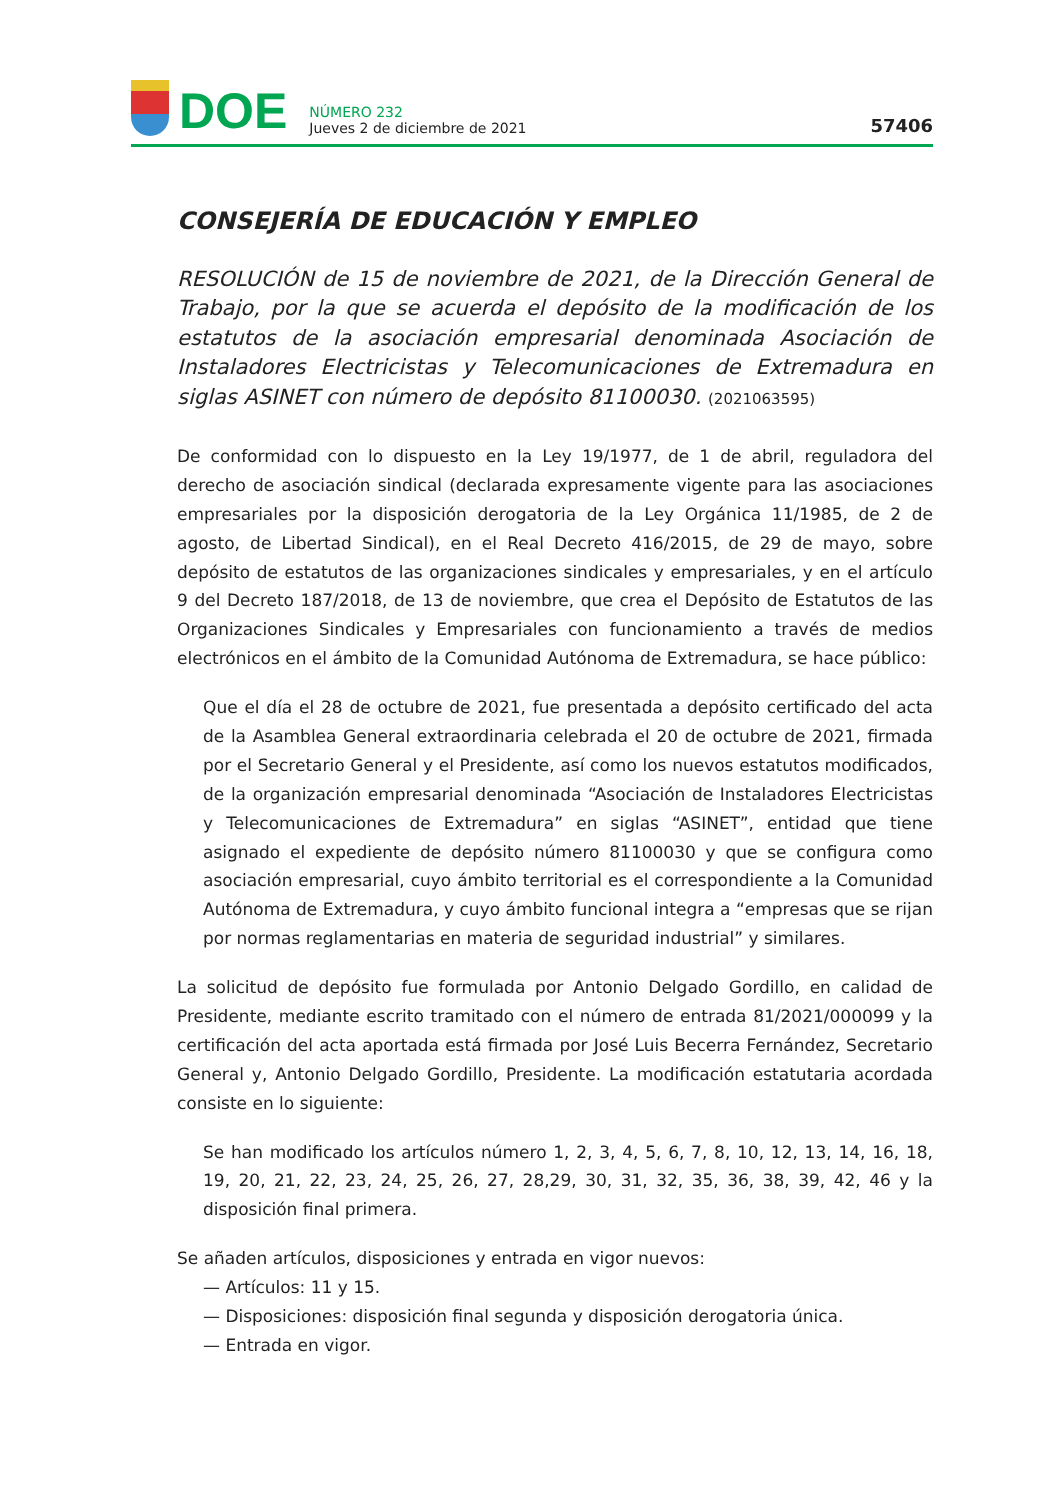DOE
NÚMERO 232
Jueves 2 de diciembre de 2021
57406
CONSEJERÍA DE EDUCACIÓN Y EMPLEO
RESOLUCIÓN de 15 de noviembre de 2021, de la Dirección General de Trabajo, por la que se acuerda el depósito de la modificación de los estatutos de la asociación empresarial denominada Asociación de Instaladores Electricistas y Telecomunicaciones de Extremadura en siglas ASINET con número de depósito 81100030. (2021063595)
De conformidad con lo dispuesto en la Ley 19/1977, de 1 de abril, reguladora del derecho de asociación sindical (declarada expresamente vigente para las asociaciones empresariales por la disposición derogatoria de la Ley Orgánica 11/1985, de 2 de agosto, de Libertad Sindical), en el Real Decreto 416/2015, de 29 de mayo, sobre depósito de estatutos de las organizaciones sindicales y empresariales, y en el artículo 9 del Decreto 187/2018, de 13 de noviembre, que crea el Depósito de Estatutos de las Organizaciones Sindicales y Empresariales con funcionamiento a través de medios electrónicos en el ámbito de la Comunidad Autónoma de Extremadura, se hace público:
Que el día el 28 de octubre de 2021, fue presentada a depósito certificado del acta de la Asamblea General extraordinaria celebrada el 20 de octubre de 2021, firmada por el Secretario General y el Presidente, así como los nuevos estatutos modificados, de la organización empresarial denominada “Asociación de Instaladores Electricistas y Telecomunicaciones de Extremadura” en siglas “ASINET”, entidad que tiene asignado el expediente de depósito número 81100030 y que se configura como asociación empresarial, cuyo ámbito territorial es el correspondiente a la Comunidad Autónoma de Extremadura, y cuyo ámbito funcional integra a “empresas que se rijan por normas reglamentarias en materia de seguridad industrial” y similares.
La solicitud de depósito fue formulada por Antonio Delgado Gordillo, en calidad de Presidente, mediante escrito tramitado con el número de entrada 81/2021/000099 y la certificación del acta aportada está firmada por José Luis Becerra Fernández, Secretario General y, Antonio Delgado Gordillo, Presidente. La modificación estatutaria acordada consiste en lo siguiente:
Se han modificado los artículos número 1, 2, 3, 4, 5, 6, 7, 8, 10, 12, 13, 14, 16, 18, 19, 20, 21, 22, 23, 24, 25, 26, 27, 28,29, 30, 31, 32, 35, 36, 38, 39, 42, 46 y la disposición final primera.
Se añaden artículos, disposiciones y entrada en vigor nuevos:
— Artículos: 11 y 15.
— Disposiciones: disposición final segunda y disposición derogatoria única.
— Entrada en vigor.